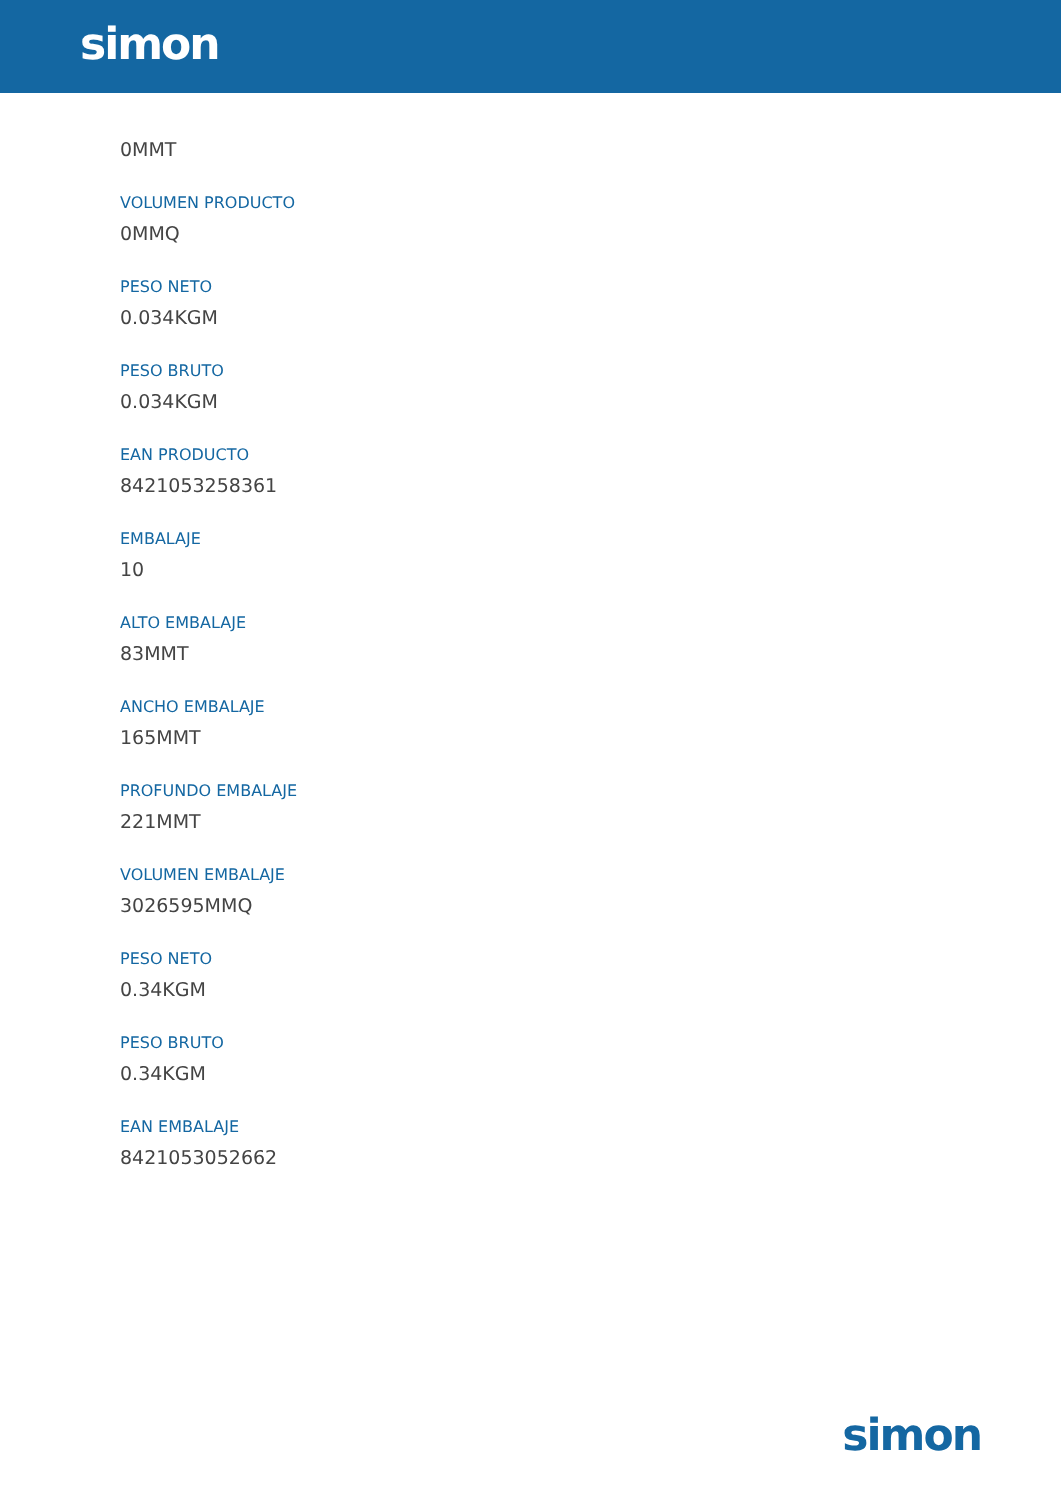simon
0MMT
VOLUMEN PRODUCTO
0MMQ
PESO NETO
0.034KGM
PESO BRUTO
0.034KGM
EAN PRODUCTO
8421053258361
EMBALAJE
10
ALTO EMBALAJE
83MMT
ANCHO EMBALAJE
165MMT
PROFUNDO EMBALAJE
221MMT
VOLUMEN EMBALAJE
3026595MMQ
PESO NETO
0.34KGM
PESO BRUTO
0.34KGM
EAN EMBALAJE
8421053052662
simon